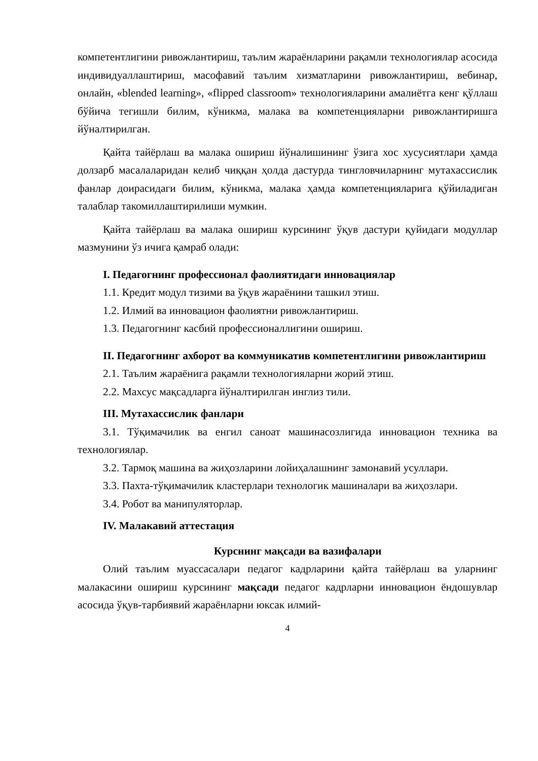компетентлигини ривожлантириш, таълим жараёнларини рақамли технологиялар асосида индивидуаллаштириш, масофавий таълим хизматларини ривожлантириш, вебинар, онлайн, «blended learning», «flipped classroom» технологияларини амалиётга кенг қўллаш бўйича тегишли билим, кўникма, малака ва компетенцияларни ривожлантиришга йўналтирилган.
Қайта тайёрлаш ва малака ошириш йўналишининг ўзига хос хусусиятлари ҳамда долзарб масалаларидан келиб чиққан ҳолда дастурда тингловчиларнинг мутахассислик фанлар доирасидаги билим, кўникма, малака ҳамда компетенцияларига қўйиладиган талаблар такомиллаштирилиши мумкин.
Қайта тайёрлаш ва малака ошириш курсининг ўқув дастури қуйидаги модуллар мазмунини ўз ичига қамраб олади:
I. Педагогнинг профессионал фаолиятидаги инновациялар
1.1. Кредит модул тизими ва ўқув жараёнини ташкил этиш.
1.2. Илмий ва инновацион фаолиятни ривожлантириш.
1.3. Педагогнинг касбий профессионаллигини ошириш.
II. Педагогнинг ахборот ва коммуникатив компетентлигини ривожлантириш
2.1. Таълим жараёнига рақамли технологияларни жорий этиш.
2.2. Махсус мақсадларга йўналтирилган инглиз тили.
III. Мутахассислик фанлари
3.1. Тўқимачилик ва енгил саноат машинасозлигида инновацион техника ва технологиялар.
3.2. Тармоқ машина ва жиҳозларини лойиҳалашнинг замонавий усуллари.
3.3. Пахта-тўқимачилик кластерлари технологик машиналари ва жиҳозлари.
3.4. Робот ва манипуляторлар.
IV. Малакавий аттестация
Курснинг мақсади ва вазифалари
Олий таълим муассасалари педагог кадрларини қайта тайёрлаш ва уларнинг малакасини ошириш курсининг мақсади педагог кадрларни инновацион ёндошувлар асосида ўқув-тарбиявий жараёнларни юксак илмий-
4